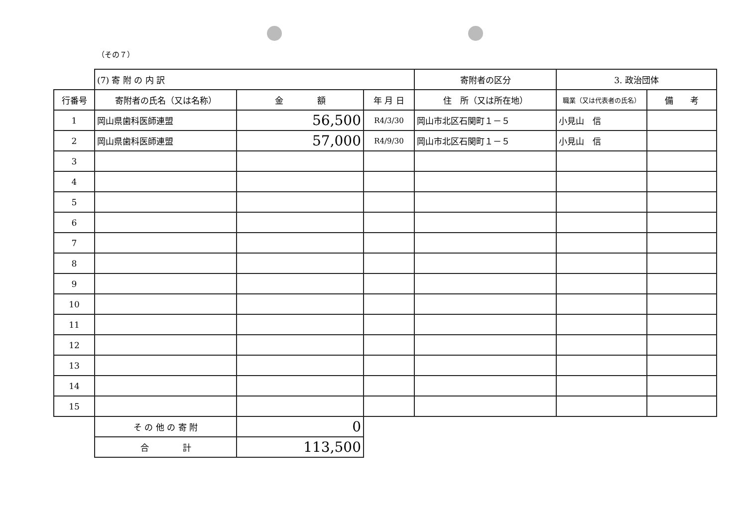（その７）
| | (7) 寄 附 の 内 訳 | | | 寄附者の区分 | 3. 政治団体 | |
| 行番号 | 寄附者の氏名（又は名称） | 金 額 | 年 月 日 | 住 所（又は所在地） | 職業（又は代表者の氏名） | 備 考 |
| 1 | 岡山県歯科医師連盟 | 56,500 | R4/3/30 | 岡山市北区石関町１－５ | 小見山 信 | |
| 2 | 岡山県歯科医師連盟 | 57,000 | R4/9/30 | 岡山市北区石関町１－５ | 小見山 信 | |
| 3 | | | | | | |
| 4 | | | | | | |
| 5 | | | | | | |
| 6 | | | | | | |
| 7 | | | | | | |
| 8 | | | | | | |
| 9 | | | | | | |
| 10 | | | | | | |
| 11 | | | | | | |
| 12 | | | | | | |
| 13 | | | | | | |
| 14 | | | | | | |
| 15 | | | | | | |
| | そ の 他 の 寄 附 | 0 | | | | |
| | 合 計 | 113,500 | | | | |